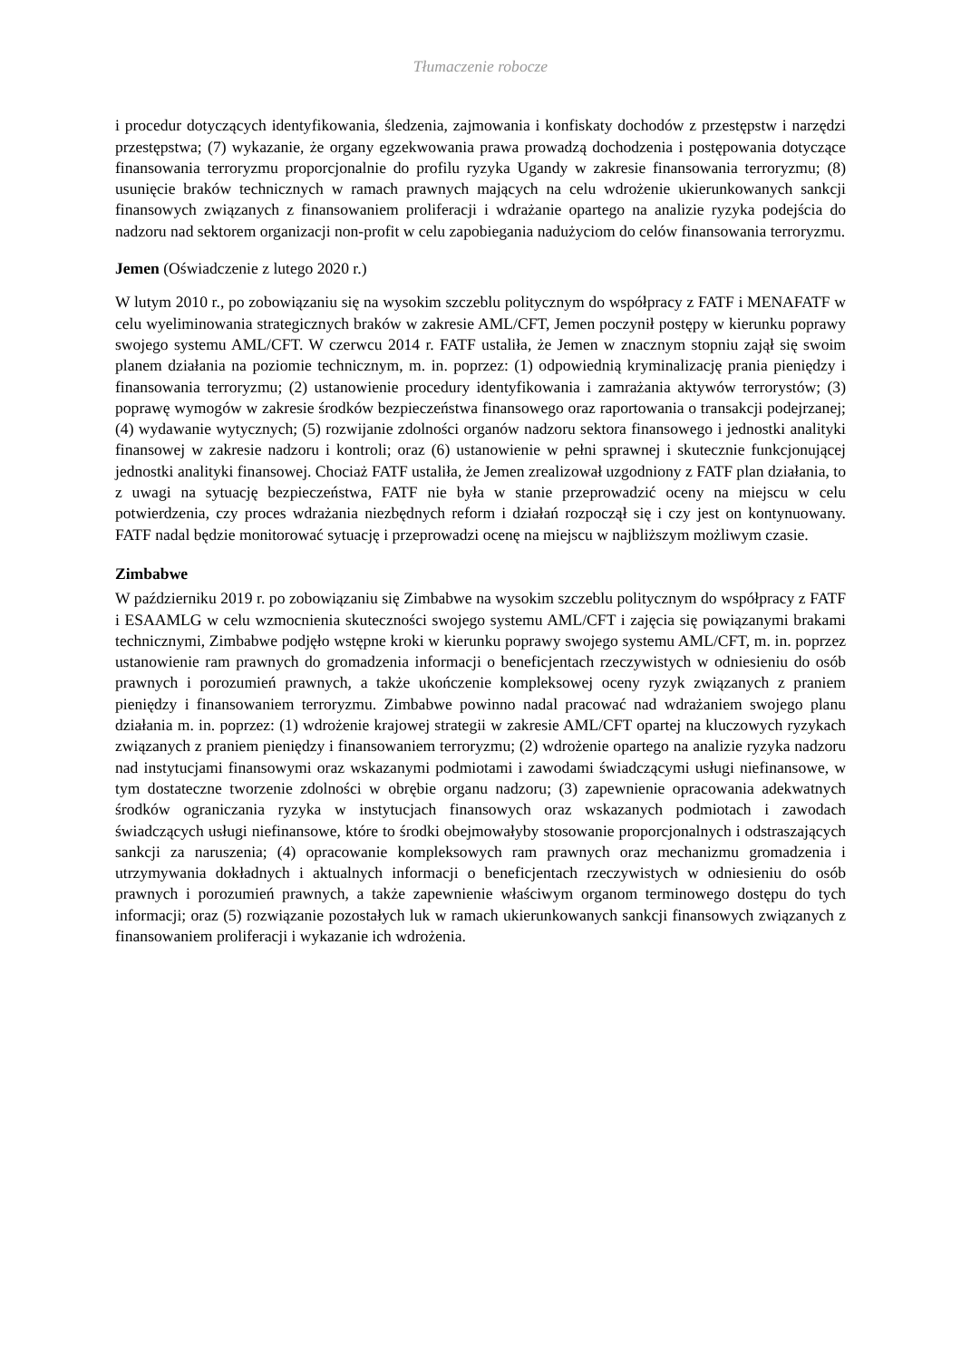Tłumaczenie robocze
i procedur dotyczących identyfikowania, śledzenia, zajmowania i konfiskaty dochodów z przestępstw i narzędzi przestępstwa; (7) wykazanie, że organy egzekwowania prawa prowadzą dochodzenia i postępowania dotyczące finansowania terroryzmu proporcjonalnie do profilu ryzyka Ugandy w zakresie finansowania terroryzmu; (8) usunięcie braków technicznych w ramach prawnych mających na celu wdrożenie ukierunkowanych sankcji finansowych związanych z finansowaniem proliferacji i wdrażanie opartego na analizie ryzyka podejścia do nadzoru nad sektorem organizacji non-profit w celu zapobiegania nadużyciom do celów finansowania terroryzmu.
Jemen (Oświadczenie z lutego 2020 r.)
W lutym 2010 r., po zobowiązaniu się na wysokim szczeblu politycznym do współpracy z FATF i MENAFATF w celu wyeliminowania strategicznych braków w zakresie AML/CFT, Jemen poczynił postępy w kierunku poprawy swojego systemu AML/CFT. W czerwcu 2014 r. FATF ustaliła, że Jemen w znacznym stopniu zajął się swoim planem działania na poziomie technicznym, m. in. poprzez: (1) odpowiednią kryminalizację prania pieniędzy i finansowania terroryzmu; (2) ustanowienie procedury identyfikowania i zamrażania aktywów terrorystów; (3) poprawę wymogów w zakresie środków bezpieczeństwa finansowego oraz raportowania o transakcji podejrzanej; (4) wydawanie wytycznych; (5) rozwijanie zdolności organów nadzoru sektora finansowego i jednostki analityki finansowej w zakresie nadzoru i kontroli; oraz (6) ustanowienie w pełni sprawnej i skutecznie funkcjonującej jednostki analityki finansowej. Chociaż FATF ustaliła, że Jemen zrealizował uzgodniony z FATF plan działania, to z uwagi na sytuację bezpieczeństwa, FATF nie była w stanie przeprowadzić oceny na miejscu w celu potwierdzenia, czy proces wdrażania niezbędnych reform i działań rozpoczął się i czy jest on kontynuowany. FATF nadal będzie monitorować sytuację i przeprowadzi ocenę na miejscu w najbliższym możliwym czasie.
Zimbabwe
W październiku 2019 r. po zobowiązaniu się Zimbabwe na wysokim szczeblu politycznym do współpracy z FATF i ESAAMLG w celu wzmocnienia skuteczności swojego systemu AML/CFT i zajęcia się powiązanymi brakami technicznymi, Zimbabwe podjęło wstępne kroki w kierunku poprawy swojego systemu AML/CFT, m. in. poprzez ustanowienie ram prawnych do gromadzenia informacji o beneficjentach rzeczywistych w odniesieniu do osób prawnych i porozumień prawnych, a także ukończenie kompleksowej oceny ryzyk związanych z praniem pieniędzy i finansowaniem terroryzmu. Zimbabwe powinno nadal pracować nad wdrażaniem swojego planu działania m. in. poprzez: (1) wdrożenie krajowej strategii w zakresie AML/CFT opartej na kluczowych ryzykach związanych z praniem pieniędzy i finansowaniem terroryzmu; (2) wdrożenie opartego na analizie ryzyka nadzoru nad instytucjami finansowymi oraz wskazanymi podmiotami i zawodami świadczącymi usługi niefinansowe, w tym dostateczne tworzenie zdolności w obrębie organu nadzoru; (3) zapewnienie opracowania adekwatnych środków ograniczania ryzyka w instytucjach finansowych oraz wskazanych podmiotach i zawodach świadczących usługi niefinansowe, które to środki obejmowałyby stosowanie proporcjonalnych i odstraszających sankcji za naruszenia; (4) opracowanie kompleksowych ram prawnych oraz mechanizmu gromadzenia i utrzymywania dokładnych i aktualnych informacji o beneficjentach rzeczywistych w odniesieniu do osób prawnych i porozumień prawnych, a także zapewnienie właściwym organom terminowego dostępu do tych informacji; oraz (5) rozwiązanie pozostałych luk w ramach ukierunkowanych sankcji finansowych związanych z finansowaniem proliferacji i wykazanie ich wdrożenia.